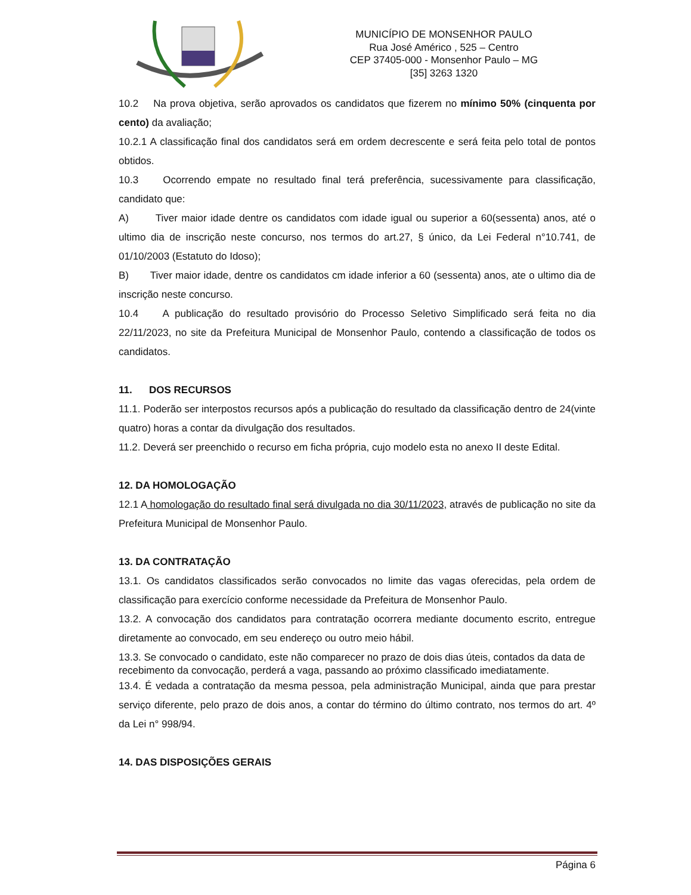MUNICÍPIO DE MONSENHOR PAULO
Rua José Américo , 525 – Centro
CEP 37405-000 - Monsenhor Paulo – MG
[35] 3263 1320
10.2 Na prova objetiva, serão aprovados os candidatos que fizerem no mínimo 50% (cinquenta por cento) da avaliação;
10.2.1 A classificação final dos candidatos será em ordem decrescente e será feita pelo total de pontos obtidos.
10.3 Ocorrendo empate no resultado final terá preferência, sucessivamente para classificação, candidato que:
A) Tiver maior idade dentre os candidatos com idade igual ou superior a 60(sessenta) anos, até o ultimo dia de inscrição neste concurso, nos termos do art.27, § único, da Lei Federal n°10.741, de 01/10/2003 (Estatuto do Idoso);
B) Tiver maior idade, dentre os candidatos cm idade inferior a 60 (sessenta) anos, ate o ultimo dia de inscrição neste concurso.
10.4 A publicação do resultado provisório do Processo Seletivo Simplificado será feita no dia 22/11/2023, no site da Prefeitura Municipal de Monsenhor Paulo, contendo a classificação de todos os candidatos.
11. DOS RECURSOS
11.1. Poderão ser interpostos recursos após a publicação do resultado da classificação dentro de 24(vinte quatro) horas a contar da divulgação dos resultados.
11.2. Deverá ser preenchido o recurso em ficha própria, cujo modelo esta no anexo II deste Edital.
12. DA HOMOLOGAÇÃO
12.1 A homologação do resultado final será divulgada no dia 30/11/2023, através de publicação no site da Prefeitura Municipal de Monsenhor Paulo.
13. DA CONTRATAÇÃO
13.1. Os candidatos classificados serão convocados no limite das vagas oferecidas, pela ordem de classificação para exercício conforme necessidade da Prefeitura de Monsenhor Paulo.
13.2. A convocação dos candidatos para contratação ocorrera mediante documento escrito, entregue diretamente ao convocado, em seu endereço ou outro meio hábil.
13.3. Se convocado o candidato, este não comparecer no prazo de dois dias úteis, contados da data de recebimento da convocação, perderá a vaga, passando ao próximo classificado imediatamente.
13.4. É vedada a contratação da mesma pessoa, pela administração Municipal, ainda que para prestar serviço diferente, pelo prazo de dois anos, a contar do término do último contrato, nos termos do art. 4º da Lei n° 998/94.
14. DAS DISPOSIÇÕES GERAIS
Página 6